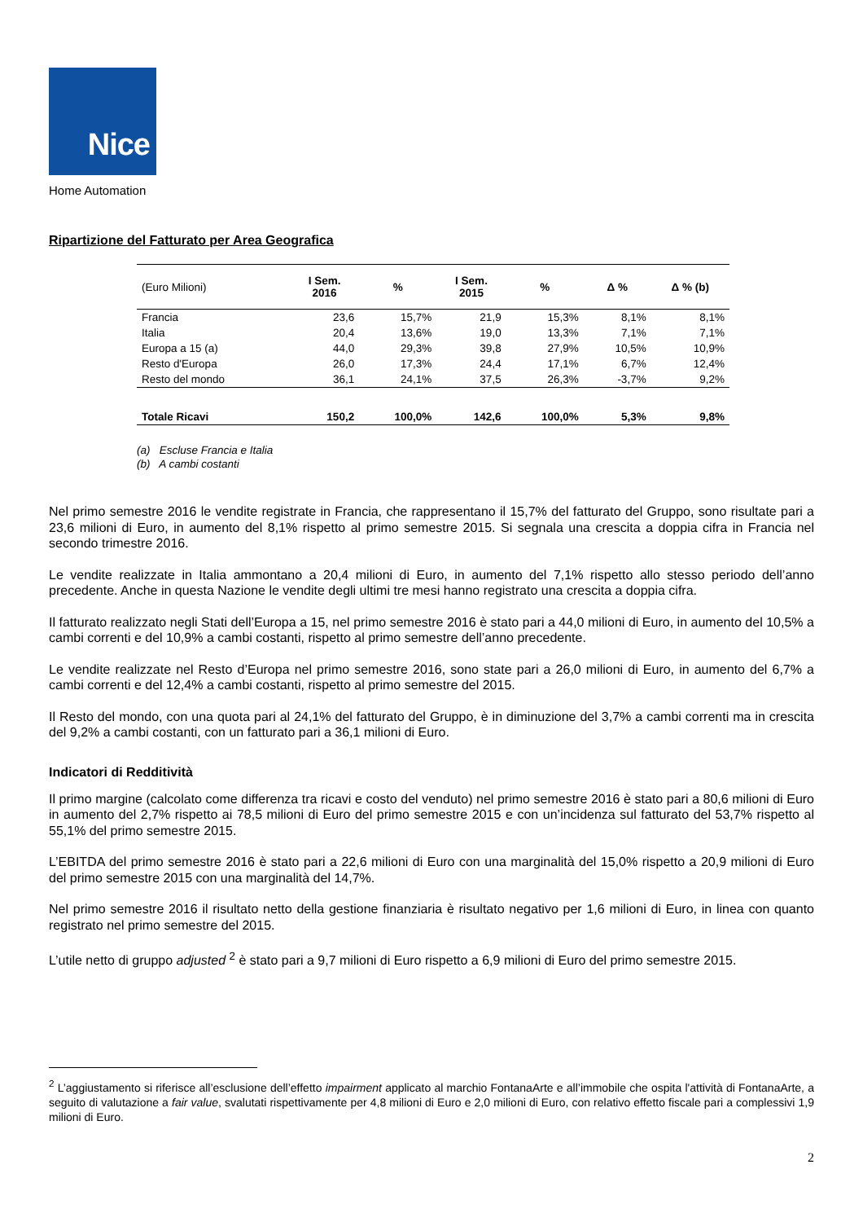Nice
Home Automation
Ripartizione del Fatturato per Area Geografica
| (Euro Milioni) | I Sem. 2016 | % | I Sem. 2015 | % | Δ % | Δ % (b) |
| --- | --- | --- | --- | --- | --- | --- |
| Francia | 23,6 | 15,7% | 21,9 | 15,3% | 8,1% | 8,1% |
| Italia | 20,4 | 13,6% | 19,0 | 13,3% | 7,1% | 7,1% |
| Europa a 15 (a) | 44,0 | 29,3% | 39,8 | 27,9% | 10,5% | 10,9% |
| Resto d'Europa | 26,0 | 17,3% | 24,4 | 17,1% | 6,7% | 12,4% |
| Resto del mondo | 36,1 | 24,1% | 37,5 | 26,3% | -3,7% | 9,2% |
| Totale Ricavi | 150,2 | 100,0% | 142,6 | 100,0% | 5,3% | 9,8% |
(a) Escluse Francia e Italia
(b) A cambi costanti
Nel primo semestre 2016 le vendite registrate in Francia, che rappresentano il 15,7% del fatturato del Gruppo, sono risultate pari a 23,6 milioni di Euro, in aumento del 8,1% rispetto al primo semestre 2015. Si segnala una crescita a doppia cifra in Francia nel secondo trimestre 2016.
Le vendite realizzate in Italia ammontano a 20,4 milioni di Euro, in aumento del 7,1% rispetto allo stesso periodo dell’anno precedente. Anche in questa Nazione le vendite degli ultimi tre mesi hanno registrato una crescita a doppia cifra.
Il fatturato realizzato negli Stati dell’Europa a 15, nel primo semestre 2016 è stato pari a 44,0 milioni di Euro, in aumento del 10,5% a cambi correnti e del 10,9% a cambi costanti, rispetto al primo semestre dell’anno precedente.
Le vendite realizzate nel Resto d’Europa nel primo semestre 2016, sono state pari a 26,0 milioni di Euro, in aumento del 6,7% a cambi correnti e del 12,4% a cambi costanti, rispetto al primo semestre del 2015.
Il Resto del mondo, con una quota pari al 24,1% del fatturato del Gruppo, è in diminuzione del 3,7% a cambi correnti ma in crescita del 9,2% a cambi costanti, con un fatturato pari a 36,1 milioni di Euro.
Indicatori di Redditività
Il primo margine (calcolato come differenza tra ricavi e costo del venduto) nel primo semestre 2016 è stato pari a 80,6 milioni di Euro in aumento del 2,7% rispetto ai 78,5 milioni di Euro del primo semestre 2015 e con un’incidenza sul fatturato del 53,7% rispetto al 55,1% del primo semestre 2015.
L’EBITDA del primo semestre 2016 è stato pari a 22,6 milioni di Euro con una marginalità del 15,0% rispetto a 20,9 milioni di Euro del primo semestre 2015 con una marginalità del 14,7%.
Nel primo semestre 2016 il risultato netto della gestione finanziaria è risultato negativo per 1,6 milioni di Euro, in linea con quanto registrato nel primo semestre del 2015.
L’utile netto di gruppo adjusted <sup>2</sup> è stato pari a 9,7 milioni di Euro rispetto a 6,9 milioni di Euro del primo semestre 2015.
<sup>2</sup> L’aggiustamento si riferisce all’esclusione dell’effetto impairment applicato al marchio FontanaArte e all’immobile che ospita l'attività di FontanaArte, a seguito di valutazione a fair value, svalutati rispettivamente per 4,8 milioni di Euro e 2,0 milioni di Euro, con relativo effetto fiscale pari a complessivi 1,9 milioni di Euro.
2